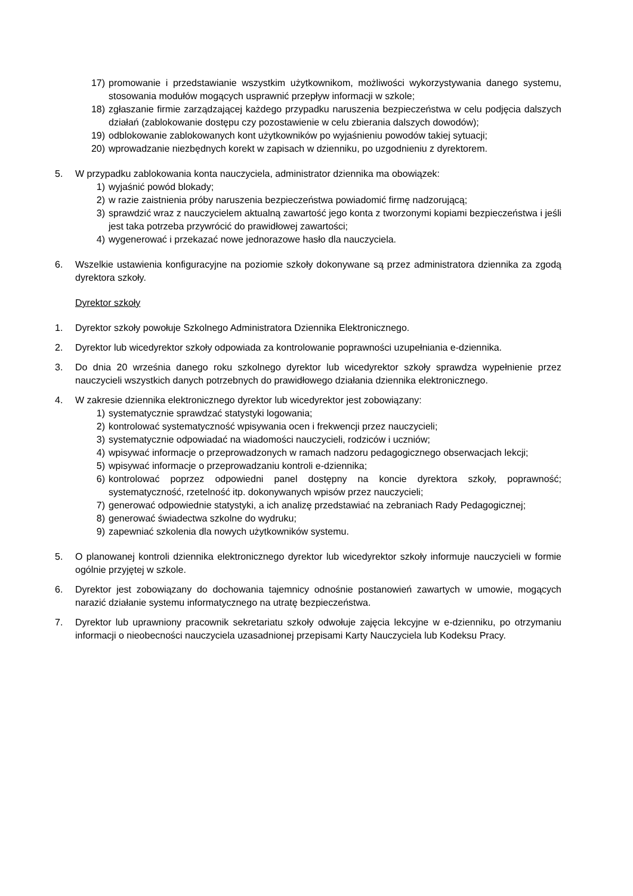17) promowanie i przedstawianie wszystkim użytkownikom, możliwości wykorzystywania danego systemu, stosowania modułów mogących usprawnić przepływ informacji w szkole;
18) zgłaszanie firmie zarządzającej każdego przypadku naruszenia bezpieczeństwa w celu podjęcia dalszych działań (zablokowanie dostępu czy pozostawienie w celu zbierania dalszych dowodów);
19) odblokowanie zablokowanych kont użytkowników po wyjaśnieniu powodów takiej sytuacji;
20) wprowadzanie niezbędnych korekt w zapisach w dzienniku, po uzgodnieniu z dyrektorem.
5. W przypadku zablokowania konta nauczyciela, administrator dziennika ma obowiązek:
1) wyjaśnić powód blokady;
2) w razie zaistnienia próby naruszenia bezpieczeństwa powiadomić firmę nadzorującą;
3) sprawdzić wraz z nauczycielem aktualną zawartość jego konta z tworzonymi kopiami bezpieczeństwa i jeśli jest taka potrzeba przywrócić do prawidłowej zawartości;
4) wygenerować i przekazać nowe jednorazowe hasło dla nauczyciela.
6. Wszelkie ustawienia konfiguracyjne na poziomie szkoły dokonywane są przez administratora dziennika za zgodą dyrektora szkoły.
Dyrektor szkoły
1. Dyrektor szkoły powołuje Szkolnego Administratora Dziennika Elektronicznego.
2. Dyrektor lub wicedyrektor szkoły odpowiada za kontrolowanie poprawności uzupełniania e-dziennika.
3. Do dnia 20 września danego roku szkolnego dyrektor lub wicedyrektor szkoły sprawdza wypełnienie przez nauczycieli wszystkich danych potrzebnych do prawidłowego działania dziennika elektronicznego.
4. W zakresie dziennika elektronicznego dyrektor lub wicedyrektor jest zobowiązany:
1) systematycznie sprawdzać statystyki logowania;
2) kontrolować systematyczność wpisywania ocen i frekwencji przez nauczycieli;
3) systematycznie odpowiadać na wiadomości nauczycieli, rodziców i uczniów;
4) wpisywać informacje o przeprowadzonych w ramach nadzoru pedagogicznego obserwacjach lekcji;
5) wpisywać informacje o przeprowadzaniu kontroli e-dziennika;
6) kontrolować poprzez odpowiedni panel dostępny na koncie dyrektora szkoły, poprawność; systematyczność, rzetelność itp. dokonywanych wpisów przez nauczycieli;
7) generować odpowiednie statystyki, a ich analizę przedstawiać na zebraniach Rady Pedagogicznej;
8) generować świadectwa szkolne do wydruku;
9) zapewniać szkolenia dla nowych użytkowników systemu.
5. O planowanej kontroli dziennika elektronicznego dyrektor lub wicedyrektor szkoły informuje nauczycieli w formie ogólnie przyjętej w szkole.
6. Dyrektor jest zobowiązany do dochowania tajemnicy odnośnie postanowień zawartych w umowie, mogących narazić działanie systemu informatycznego na utratę bezpieczeństwa.
7. Dyrektor lub uprawniony pracownik sekretariatu szkoły odwołuje zajęcia lekcyjne w e-dzienniku, po otrzymaniu informacji o nieobecności nauczyciela uzasadnionej przepisami Karty Nauczyciela lub Kodeksu Pracy.